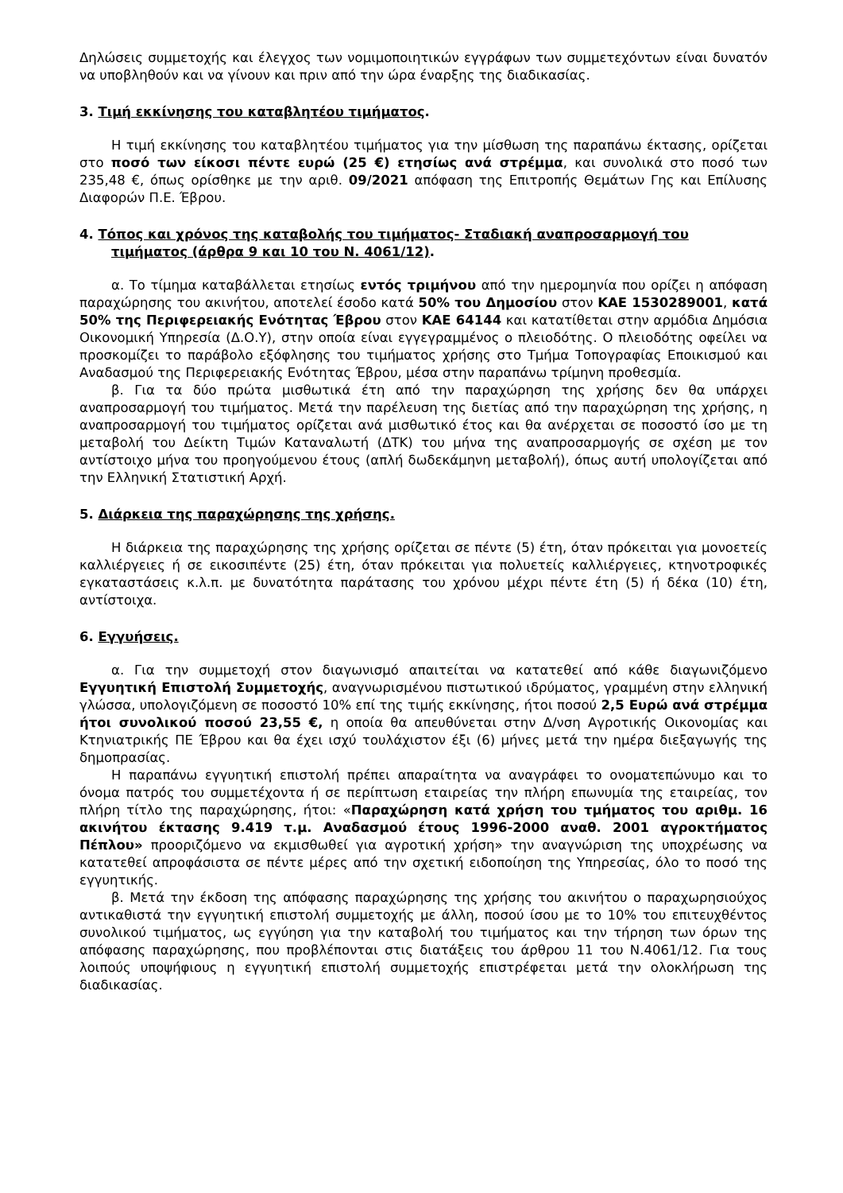Δηλώσεις συμμετοχής και έλεγχος των νομιμοποιητικών εγγράφων των συμμετεχόντων είναι δυνατόν να υποβληθούν και να γίνουν και πριν από την ώρα έναρξης της διαδικασίας.
3. Τιμή εκκίνησης του καταβλητέου τιμήματος.
Η τιμή εκκίνησης του καταβλητέου τιμήματος για την μίσθωση της παραπάνω έκτασης, ορίζεται στο ποσό των είκοσι πέντε ευρώ (25 €) ετησίως ανά στρέμμα, και συνολικά στο ποσό των 235,48 €, όπως ορίσθηκε με την αριθ. 09/2021 απόφαση της Επιτροπής Θεμάτων Γης και Επίλυσης Διαφορών Π.Ε. Έβρου.
4. Τόπος και χρόνος της καταβολής του τιμήματος- Σταδιακή αναπροσαρμογή του τιμήματος (άρθρα 9 και 10 του Ν. 4061/12).
α. Το τίμημα καταβάλλεται ετησίως εντός τριμήνου από την ημερομηνία που ορίζει η απόφαση παραχώρησης του ακινήτου, αποτελεί έσοδο κατά 50% του Δημοσίου στον ΚΑΕ 1530289001, κατά 50% της Περιφερειακής Ενότητας Έβρου στον ΚΑΕ 64144 και κατατίθεται στην αρμόδια Δημόσια Οικονομική Υπηρεσία (Δ.Ο.Υ), στην οποία είναι εγγεγραμμένος ο πλειοδότης. Ο πλειοδότης οφείλει να προσκομίζει το παράβολο εξόφλησης του τιμήματος χρήσης στο Τμήμα Τοπογραφίας Εποικισμού και Αναδασμού της Περιφερειακής Ενότητας Έβρου, μέσα στην παραπάνω τρίμηνη προθεσμία.
β. Για τα δύο πρώτα μισθωτικά έτη από την παραχώρηση της χρήσης δεν θα υπάρχει αναπροσαρμογή του τιμήματος. Μετά την παρέλευση της διετίας από την παραχώρηση της χρήσης, η αναπροσαρμογή του τιμήματος ορίζεται ανά μισθωτικό έτος και θα ανέρχεται σε ποσοστό ίσο με τη μεταβολή του Δείκτη Τιμών Καταναλωτή (ΔΤΚ) του μήνα της αναπροσαρμογής σε σχέση με τον αντίστοιχο μήνα του προηγούμενου έτους (απλή δωδεκάμηνη μεταβολή), όπως αυτή υπολογίζεται από την Ελληνική Στατιστική Αρχή.
5. Διάρκεια της παραχώρησης της χρήσης.
Η διάρκεια της παραχώρησης της χρήσης ορίζεται σε πέντε (5) έτη, όταν πρόκειται για μονοετείς καλλιέργειες ή σε εικοσιπέντε (25) έτη, όταν πρόκειται για πολυετείς καλλιέργειες, κτηνοτροφικές εγκαταστάσεις κ.λ.π. με δυνατότητα παράτασης του χρόνου μέχρι πέντε έτη (5) ή δέκα (10) έτη, αντίστοιχα.
6. Εγγυήσεις.
α. Για την συμμετοχή στον διαγωνισμό απαιτείται να κατατεθεί από κάθε διαγωνιζόμενο Εγγυητική Επιστολή Συμμετοχής, αναγνωρισμένου πιστωτικού ιδρύματος, γραμμένη στην ελληνική γλώσσα, υπολογιζόμενη σε ποσοστό 10% επί της τιμής εκκίνησης, ήτοι ποσού 2,5 Ευρώ ανά στρέμμα ήτοι συνολικού ποσού 23,55 €, η οποία θα απευθύνεται στην Δ/νση Αγροτικής Οικονομίας και Κτηνιατρικής ΠΕ Έβρου και θα έχει ισχύ τουλάχιστον έξι (6) μήνες μετά την ημέρα διεξαγωγής της δημοπρασίας.
Η παραπάνω εγγυητική επιστολή πρέπει απαραίτητα να αναγράφει το ονοματεπώνυμο και το όνομα πατρός του συμμετέχοντα ή σε περίπτωση εταιρείας την πλήρη επωνυμία της εταιρείας, τον πλήρη τίτλο της παραχώρησης, ήτοι: «Παραχώρηση κατά χρήση του τμήματος του αριθμ. 16 ακινήτου έκτασης 9.419 τ.μ. Αναδασμού έτους 1996-2000 αναθ. 2001 αγροκτήματος Πέπλου» προοριζόμενο να εκμισθωθεί για αγροτική χρήση» την αναγνώριση της υποχρέωσης να κατατεθεί απροφάσιστα σε πέντε μέρες από την σχετική ειδοποίηση της Υπηρεσίας, όλο το ποσό της εγγυητικής.
β. Μετά την έκδοση της απόφασης παραχώρησης της χρήσης του ακινήτου ο παραχωρησιούχος αντικαθιστά την εγγυητική επιστολή συμμετοχής με άλλη, ποσού ίσου με το 10% του επιτευχθέντος συνολικού τιμήματος, ως εγγύηση για την καταβολή του τιμήματος και την τήρηση των όρων της απόφασης παραχώρησης, που προβλέπονται στις διατάξεις του άρθρου 11 του Ν.4061/12. Για τους λοιπούς υποψήφιους η εγγυητική επιστολή συμμετοχής επιστρέφεται μετά την ολοκλήρωση της διαδικασίας.